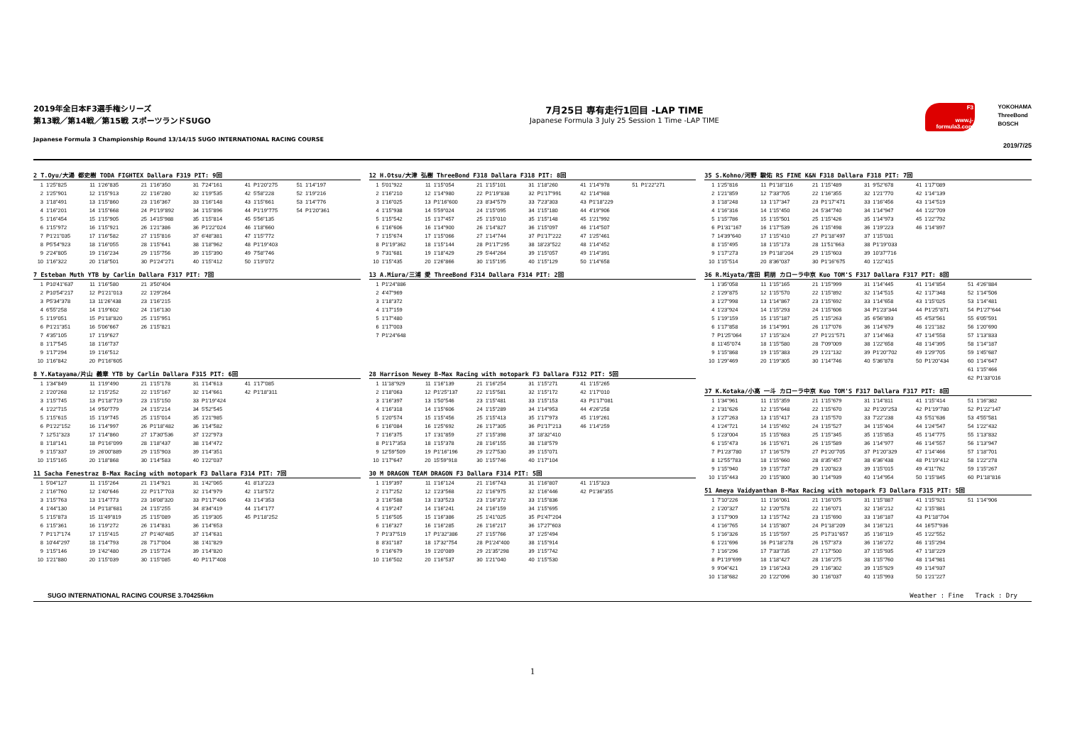2019年全日本F3選手権シリーズ
第13戦／第14戦／第15戦 スポーツランドSUGO
Japanese Formula 3 Championship Round 13/14/15 SUGO INTERNATIONAL RACING COURSE
7月25日 専有走行1回目 -LAP TIME
Japanese Formula 3 July 25 Session 1 Time -LAP TIME
F3
www.j-formula3.com
YOKOHAMA
ThreeBond
BOSCH
2019/7/25
2 T.Oyu/大湯 都史樹 TODA FIGHTEX Dallara F319 PIT: 9回
| 1 | 1'25"825 | 11 | 1'26"835 | 21 | 1'16"350 | 31 | 7'24"161 | 41 | P1'20"275 | 51 | 1'14"197 |
| 2 | 1'25"901 | 12 | 1'15"913 | 22 | 1'16"280 | 32 | 1'19"535 | 42 | 5'58"228 | 52 | 1'19"216 |
| 3 | 1'18"491 | 13 | 1'15"860 | 23 | 1'16"367 | 33 | 1'16"148 | 43 | 1'15"661 | 53 | 1'14"776 |
| 4 | 1'16"201 | 14 | 1'15"668 | 24 | P1'19"892 | 34 | 1'15"896 | 44 | P1'19"775 | 54 | P1'20"361 |
| 5 | 1'16"454 | 15 | 1'15"905 | 25 | 14'15"988 | 35 | 1'15"814 | 45 | 5'56"135 | | |
| 6 | 1'15"972 | 16 | 1'15"921 | 26 | 1'21"386 | 36 | P1'22"024 | 46 | 1'18"660 | | |
| 7 | P1'21"035 | 17 | 1'16"582 | 27 | 1'15"816 | 37 | 6'48"381 | 47 | 1'15"772 | | |
| 8 | P5'54"923 | 18 | 1'16"055 | 28 | 1'15"641 | 38 | 1'18"962 | 48 | P1'19"403 | | |
| 9 | 2'24"805 | 19 | 1'16"234 | 29 | 1'15"756 | 39 | 1'15"390 | 49 | 7'58"746 | | |
| 10 | 1'16"322 | 20 | 1'18"501 | 30 | P1'24"271 | 40 | 1'15"412 | 50 | 1'19"072 | | |
7 Esteban Muth YTB by Carlin Dallara F317 PIT: 7回
| 1 | P10'41"637 | 11 | 1'16"580 | 21 | 3'50"404 |
| 2 | P10'54"217 | 12 | P1'21"013 | 22 | 1'29"264 |
| 3 | P5'34"378 | 13 | 11'26"438 | 23 | 1'16"215 |
| 4 | 6'55"258 | 14 | 1'19"602 | 24 | 1'16"130 |
| 5 | 1'19"051 | 15 | P1'18"820 | 25 | 1'15"951 |
| 6 | P1'21"351 | 16 | 5'06"667 | 26 | 1'15"821 |
| 7 | 4'35"105 | 17 | 1'19"627 | | |
| 8 | 1'17"545 | 18 | 1'16"737 | | |
| 9 | 1'17"294 | 19 | 1'16"512 | | |
| 10 | 1'16"842 | 20 | P1'16"605 | | |
8 Y.Katayama/片山 義章 YTB by Carlin Dallara F315 PIT: 6回
| 1 | 1'34"849 | 11 | 1'19"490 | 21 | 1'15"178 | 31 | 1'14"613 | 41 | 1'17"085 |
| 2 | 1'20"268 | 12 | 1'15"252 | 22 | 1'15"167 | 32 | 1'14"661 | 42 | P1'18"311 |
| 3 | 1'15"745 | 13 | P1'18"719 | 23 | 1'15"150 | 33 | P1'19"424 | | |
| 4 | 1'22"715 | 14 | 9'50"779 | 24 | 1'15"214 | 34 | 5'52"545 | | |
| 5 | 1'15"615 | 15 | 1'19"745 | 25 | 1'15"014 | 35 | 1'21"985 | | |
| 6 | P1'22"152 | 16 | 1'14"997 | 26 | P1'18"482 | 36 | 1'14"582 | | |
| 7 | 12'51"323 | 17 | 1'14"860 | 27 | 17'30"536 | 37 | 1'22"973 | | |
| 8 | 1'18"141 | 18 | P1'16"099 | 28 | 1'18"437 | 38 | 1'14"472 | | |
| 9 | 1'15"337 | 19 | 26'00"889 | 29 | 1'15"903 | 39 | 1'14"351 | | |
| 10 | 1'15"165 | 20 | 1'18"868 | 30 | 1'14"583 | 40 | 1'22"037 | | |
11 Sacha Fenestraz B-Max Racing with motopark F3 Dallara F314 PIT: 7回
| 1 | 5'04"127 | 11 | 1'15"264 | 21 | 1'14"921 | 31 | 1'42"065 | 41 | 8'13"223 |
| 2 | 1'16"760 | 12 | 1'40"646 | 22 | P1'17"703 | 32 | 1'14"979 | 42 | 1'18"572 |
| 3 | 1'15"763 | 13 | 1'14"773 | 23 | 16'08"320 | 33 | P1'17"406 | 43 | 1'14"353 |
| 4 | 1'44"130 | 14 | P1'18"681 | 24 | 1'15"255 | 34 | 8'34"419 | 44 | 1'14"177 |
| 5 | 1'15"873 | 15 | 11'49"819 | 25 | 1'15"089 | 35 | 1'19"305 | 45 | P1'18"252 |
| 6 | 1'15"361 | 16 | 1'19"272 | 26 | 1'14"831 | 36 | 1'14"653 | | |
| 7 | P1'17"174 | 17 | 1'15"415 | 27 | P1'40"485 | 37 | 1'14"631 | | |
| 8 | 10'44"297 | 18 | 1'14"793 | 28 | 7'17"004 | 38 | 1'41"829 | | |
| 9 | 1'15"146 | 19 | 1'42"480 | 29 | 1'15"724 | 39 | 1'14"820 | | |
| 10 | 1'21"880 | 20 | 1'15"039 | 30 | 1'15"085 | 40 | P1'17"408 | | |
12 H.Otsu/大津 弘樹 ThreeBond F318 Dallara F318 PIT: 8回
| 1 | 5'01"922 | 11 | 1'15"054 | 21 | 1'15"101 | 31 | 1'18"260 | 41 | 1'14"978 | 51 | P1'22"271 |
| 2 | 1'16"210 | 12 | 1'14"980 | 22 | P1'19"838 | 32 | P1'17"991 | 42 | 1'14"988 | | |
| 3 | 1'16"025 | 13 | P1'16"600 | 23 | 8'34"579 | 33 | 7'23"303 | 43 | P1'18"229 | | |
| 4 | 1'15"938 | 14 | 5'59"024 | 24 | 1'15"095 | 34 | 1'15"180 | 44 | 4'19"906 | | |
| 5 | 1'15"542 | 15 | 1'17"457 | 25 | 1'15"010 | 35 | 1'15"148 | 45 | 1'21"992 | | |
| 6 | 1'16"606 | 16 | 1'14"900 | 26 | 1'14"827 | 36 | 1'15"097 | 46 | 1'14"507 | | |
| 7 | 1'15"674 | 17 | 1'15"066 | 27 | 1'14"744 | 37 | P1'17"222 | 47 | 1'25"461 | | |
| 8 | P1'19"362 | 18 | 1'15"144 | 28 | P1'17"295 | 38 | 18'23"522 | 48 | 1'14"452 | | |
| 9 | 7'31"681 | 19 | 1'18"429 | 29 | 5'44"264 | 39 | 1'15"057 | 49 | 1'14"391 | | |
| 10 | 1'15"435 | 20 | 1'26"866 | 30 | 1'15"195 | 40 | 1'15"129 | 50 | 1'14"658 | | |
13 A.Miura/三浦 愛 ThreeBond F314 Dallara F314 PIT: 2回
| 1 | P1'24"886 |
| 2 | 4'47"969 |
| 3 | 1'18"372 |
| 4 | 1'17"159 |
| 5 | 1'17"480 |
| 6 | 1'17"003 |
| 7 | P1'24"648 |
28 Harrison Newey B-Max Racing with motopark F3 Dallara F312 PIT: 5回
| 1 | 11'18"929 | 11 | 1'16"139 | 21 | 1'16"254 | 31 | 1'15"271 | 41 | 1'15"265 |
| 2 | 1'18"063 | 12 | P1'25"137 | 22 | 1'15"581 | 32 | 1'15"172 | 42 | 1'17"010 |
| 3 | 1'16"397 | 13 | 1'50"546 | 23 | 1'15"481 | 33 | 1'15"153 | 43 | P1'17"081 |
| 4 | 1'16"318 | 14 | 1'15"606 | 24 | 1'15"289 | 34 | 1'14"953 | 44 | 4'26"258 |
| 5 | 1'20"574 | 15 | 1'15"456 | 25 | 1'15"413 | 35 | 1'17"973 | 45 | 1'19"261 |
| 6 | 1'16"084 | 16 | 1'25"692 | 26 | 1'17"305 | 36 | P1'17"213 | 46 | 1'14"259 |
| 7 | 1'16"375 | 17 | 1'31"859 | 27 | 1'15"398 | 37 | 18'32"410 | | |
| 8 | P1'17"353 | 18 | 1'15"378 | 28 | 1'16"155 | 38 | 1'18"579 | | |
| 9 | 12'59"509 | 19 | P1'16"196 | 29 | 1'27"530 | 39 | 1'15"071 | | |
| 10 | 1'17"647 | 20 | 15'59"918 | 30 | 1'15"746 | 40 | 1'17"104 | | |
30 M DRAGON TEAM DRAGON F3 Dallara F314 PIT: 5回
| 1 | 1'19"397 | 11 | 1'16"124 | 21 | 1'16"743 | 31 | 1'16"807 | 41 | 1'15"323 |
| 2 | 1'17"252 | 12 | 1'23"568 | 22 | 1'16"975 | 32 | 1'16"446 | 42 | P1'36"355 |
| 3 | 1'16"588 | 13 | 1'33"523 | 23 | 1'16"372 | 33 | 1'15"836 | | |
| 4 | 1'19"247 | 14 | 1'16"241 | 24 | 1'16"159 | 34 | 1'15"695 | | |
| 5 | 1'16"505 | 15 | 1'16"386 | 25 | 1'41"025 | 35 | P1'47"204 | | |
| 6 | 1'16"327 | 16 | 1'16"285 | 26 | 1'16"217 | 36 | 17'27"603 | | |
| 7 | P1'37"519 | 17 | P1'32"386 | 27 | 1'15"766 | 37 | 1'25"494 | | |
| 8 | 8'31"187 | 18 | 17'32"754 | 28 | P1'24"400 | 38 | 1'15"914 | | |
| 9 | 1'16"679 | 19 | 1'20"089 | 29 | 21'35"298 | 39 | 1'15"742 | | |
| 10 | 1'16"502 | 20 | 1'16"537 | 30 | 1'21"040 | 40 | 1'15"530 | | |
35 S.Kohno/河野 駿佑 RS FINE K&N F318 Dallara F318 PIT: 7回
| 1 | 1'25"816 | 11 | P1'18"116 | 21 | 1'15"489 | 31 | 9'52"678 | 41 | 1'17"089 |
| 2 | 1'21"859 | 12 | 7'33"705 | 22 | 1'16"355 | 32 | 1'21"770 | 42 | 1'14"139 |
| 3 | 1'18"248 | 13 | 1'17"347 | 23 | P1'17"471 | 33 | 1'16"456 | 43 | 1'14"519 |
| 4 | 1'16"316 | 14 | 1'15"450 | 24 | 5'34"740 | 34 | 1'14"947 | 44 | 1'22"709 |
| 5 | 1'15"786 | 15 | 1'15"501 | 25 | 1'15"426 | 35 | 1'14"973 | 45 | 1'22"792 |
| 6 | P1'31"167 | 16 | 1'17"539 | 26 | 1'15"498 | 36 | 1'19"223 | 46 | 1'14"897 |
| 7 | 14'39"640 | 17 | 1'15"410 | 27 | P1'18"497 | 37 | 1'15"031 | | |
| 8 | 1'15"495 | 18 | 1'15"173 | 28 | 11'51"663 | 38 | P1'19"033 | | |
| 9 | 1'17"273 | 19 | P1'18"204 | 29 | 1'15"603 | 39 | 10'37"716 | | |
| 10 | 1'15"514 | 20 | 8'36"037 | 30 | P1'16"675 | 40 | 1'22"415 | | |
36 R.Miyata/宮田 莉朋 カローラ中京 Kuo TOM'S F317 Dallara F317 PIT: 8回
| 1 | 1'35"058 | 11 | 1'15"165 | 21 | 1'15"999 | 31 | 1'14"445 | 41 | 1'14"854 | 51 | 4'26"884 |
| 2 | 1'29"875 | 12 | 1'15"570 | 22 | 1'15"892 | 32 | 1'14"515 | 42 | 1'17"348 | 52 | 1'14"506 |
| 3 | 1'27"998 | 13 | 1'14"867 | 23 | 1'15"692 | 33 | 1'14"658 | 43 | 1'15"025 | 53 | 1'14"481 |
| 4 | 1'23"924 | 14 | 1'15"293 | 24 | 1'15"606 | 34 | P1'23"344 | 44 | P1'25"871 | 54 | P1'27"644 |
| 5 | 1'19"159 | 15 | 1'15"187 | 25 | 1'15"263 | 35 | 6'56"893 | 45 | 4'53"561 | 55 | 6'05"591 |
| 6 | 1'17"858 | 16 | 1'14"991 | 26 | 1'17"076 | 36 | 1'14"679 | 46 | 1'21"182 | 56 | 1'20"690 |
| 7 | P1'25"064 | 17 | 1'15"324 | 27 | P1'21"571 | 37 | 1'14"463 | 47 | 1'14"558 | 57 | 1'13"833 |
| 8 | 11'45"074 | 18 | 1'15"580 | 28 | 7'09"009 | 38 | 1'22"658 | 48 | 1'14"395 | 58 | 1'14"187 |
| 9 | 1'15"868 | 19 | 1'15"383 | 29 | 1'21"132 | 39 | P1'20"702 | 49 | 1'29"705 | 59 | 1'45"687 |
| 10 | 1'29"469 | 20 | 1'19"305 | 30 | 1'14"746 | 40 | 5'36"878 | 50 | P1'20"434 | 60 | 1'14"647 |
| | | | | | | | | | | 61 | 1'15"466 |
| | | | | | | | | | | 62 | P1'33"016 |
37 K.Kotaka/小高 一斗 カローラ中京 Kuo TOM'S F317 Dallara F317 PIT: 8回
| 1 | 1'34"961 | 11 | 1'15"359 | 21 | 1'15"679 | 31 | 1'14"811 | 41 | 1'15"414 | 51 | 1'16"382 |
| 2 | 1'31"626 | 12 | 1'15"648 | 22 | 1'15"670 | 32 | P1'20"253 | 42 | P1'19"780 | 52 | P1'22"147 |
| 3 | 1'27"263 | 13 | 1'15"417 | 23 | 1'15"570 | 33 | 7'22"238 | 43 | 5'51"636 | 53 | 4'55"581 |
| 4 | 1'24"721 | 14 | 1'15"492 | 24 | 1'15"527 | 34 | 1'15"404 | 44 | 1'24"547 | 54 | 1'22"432 |
| 5 | 1'23"004 | 15 | 1'15"683 | 25 | 1'15"345 | 35 | 1'15"853 | 45 | 1'14"775 | 55 | 1'13"832 |
| 6 | 1'15"473 | 16 | 1'15"671 | 26 | 1'15"589 | 36 | 1'14"977 | 46 | 1'14"557 | 56 | 1'13"947 |
| 7 | P1'23"780 | 17 | 1'16"579 | 27 | P1'20"705 | 37 | P1'20"329 | 47 | 1'14"466 | 57 | 1'18"701 |
| 8 | 12'55"783 | 18 | 1'15"660 | 28 | 8'35"457 | 38 | 6'36"438 | 48 | P1'19"412 | 58 | 1'22"278 |
| 9 | 1'15"940 | 19 | 1'15"737 | 29 | 1'20"823 | 39 | 1'15"015 | 49 | 4'11"762 | 59 | 1'15"267 |
| 10 | 1'15"443 | 20 | 1'15"800 | 30 | 1'14"939 | 40 | 1'14"954 | 50 | 1'15"845 | 60 | P1'18"816 |
51 Ameya Vaidyanthan B-Max Racing with motopark F3 Dallara F315 PIT: 5回
| 1 | 7'10"226 | 11 | 1'16"061 | 21 | 1'16"075 | 31 | 1'15"887 | 41 | 1'15"921 | 51 | 1'14"906 |
| 2 | 1'20"327 | 12 | 1'20"578 | 22 | 1'16"071 | 32 | 1'16"212 | 42 | 1'15"881 | | |
| 3 | 1'17"909 | 13 | 1'15"742 | 23 | 1'15"690 | 33 | 1'16"187 | 43 | P1'18"704 | | |
| 4 | 1'16"765 | 14 | 1'15"807 | 24 | P1'18"209 | 34 | 1'16"121 | 44 | 16'57"936 | | |
| 5 | 1'16"326 | 15 | 1'15"597 | 25 | P17'31"657 | 35 | 1'16"119 | 45 | 1'22"552 | | |
| 6 | 1'21"696 | 16 | P1'18"278 | 26 | 1'57"373 | 36 | 1'16"272 | 46 | 1'15"294 | | |
| 7 | 1'16"296 | 17 | 7'33"735 | 27 | 1'17"500 | 37 | 1'15"935 | 47 | 1'18"229 | | |
| 8 | P1'19"699 | 18 | 1'18"427 | 28 | 1'16"275 | 38 | 1'15"760 | 48 | 1'14"981 | | |
| 9 | 9'04"421 | 19 | 1'16"243 | 29 | 1'16"302 | 39 | 1'15"929 | 49 | 1'14"937 | | |
| 10 | 1'18"682 | 20 | 1'22"096 | 30 | 1'16"037 | 40 | 1'15"993 | 50 | 1'21"227 | | |
SUGO INTERNATIONAL RACING COURSE 3.704256km Weather : Fine Track : Dry
1